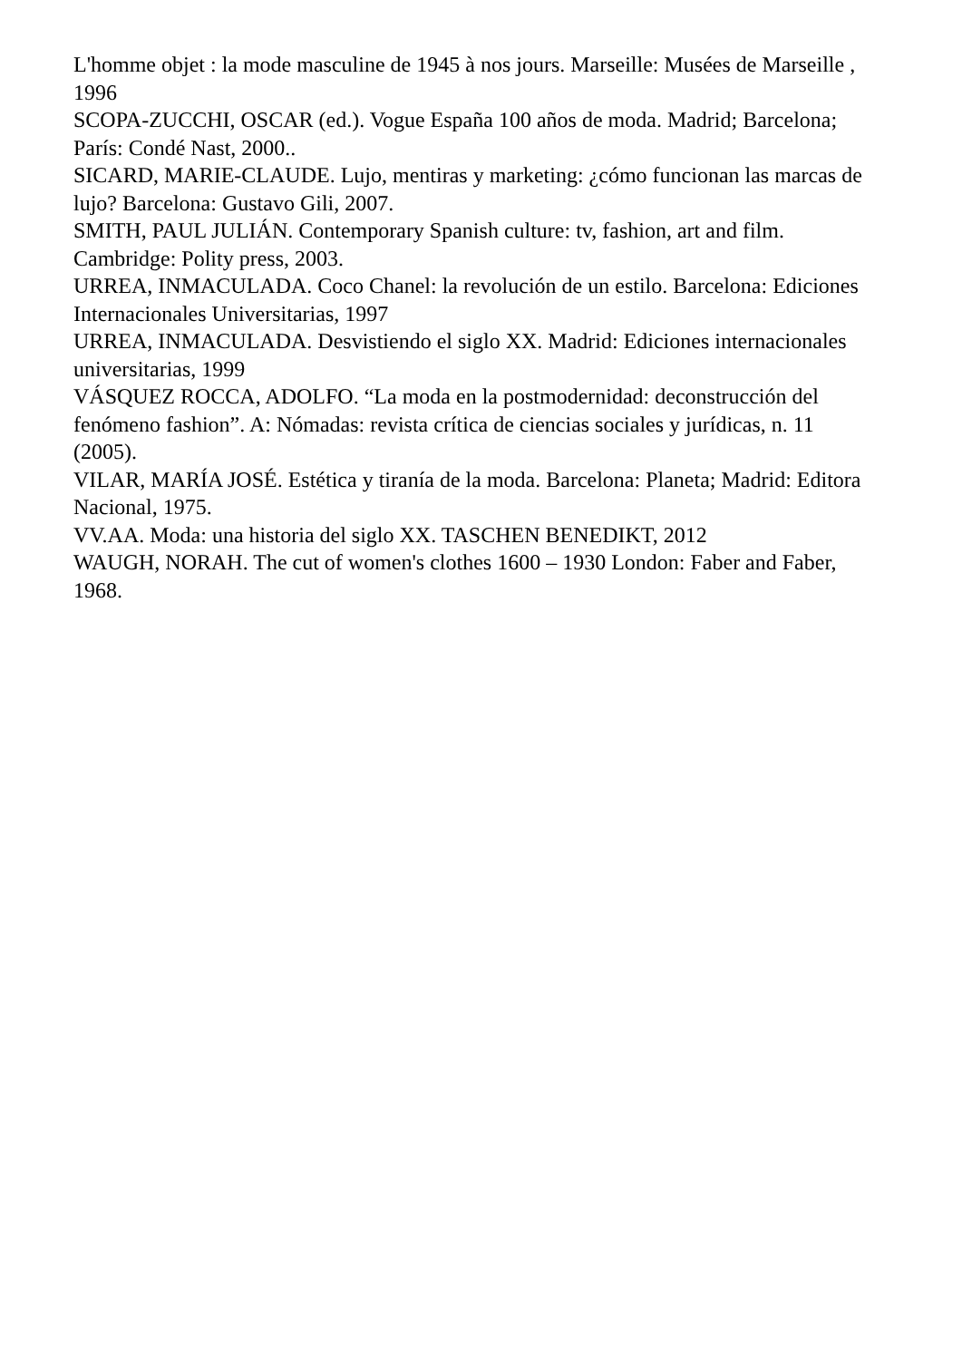L'homme objet : la mode masculine de 1945 à nos jours. Marseille: Musées de Marseille , 1996
SCOPA-ZUCCHI, OSCAR (ed.). Vogue España 100 años de moda. Madrid; Barcelona; París: Condé Nast, 2000..
SICARD, MARIE-CLAUDE. Lujo, mentiras y marketing: ¿cómo funcionan las marcas de lujo? Barcelona: Gustavo Gili, 2007.
SMITH, PAUL JULIÁN. Contemporary Spanish culture: tv, fashion, art and film. Cambridge: Polity press, 2003.
URREA, INMACULADA. Coco Chanel: la revolución de un estilo. Barcelona: Ediciones Internacionales Universitarias, 1997
URREA, INMACULADA. Desvistiendo el siglo XX. Madrid: Ediciones internacionales universitarias, 1999
VÁSQUEZ ROCCA, ADOLFO. “La moda en la postmodernidad: deconstrucción del fenómeno fashion”. A: Nómadas: revista crítica de ciencias sociales y jurídicas, n. 11 (2005).
VILAR, MARÍA JOSÉ. Estética y tiranía de la moda. Barcelona: Planeta; Madrid: Editora Nacional, 1975.
VV.AA. Moda: una historia del siglo XX. TASCHEN BENEDIKT, 2012
WAUGH, NORAH. The cut of women's clothes 1600 – 1930 London: Faber and Faber, 1968.